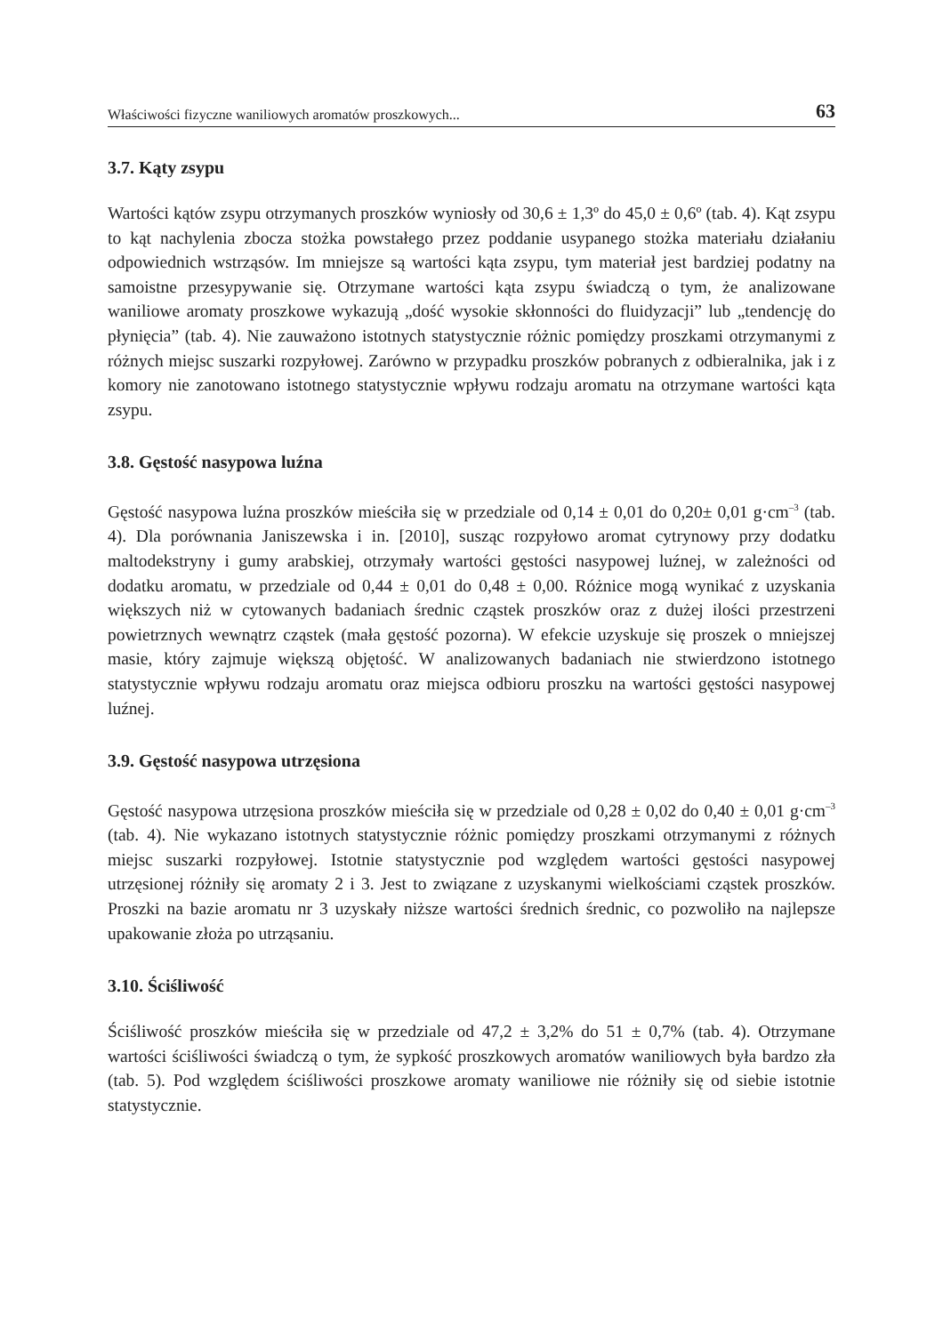Właściwości fizyczne waniliowych aromatów proszkowych... 63
3.7. Kąty zsypu
Wartości kątów zsypu otrzymanych proszków wyniosły od 30,6 ± 1,3º do 45,0 ± 0,6º (tab. 4). Kąt zsypu to kąt nachylenia zbocza stożka powstałego przez poddanie usypanego stożka materiału działaniu odpowiednich wstrząsów. Im mniejsze są wartości kąta zsypu, tym materiał jest bardziej podatny na samoistne przesypywanie się. Otrzymane wartości kąta zsypu świadczą o tym, że analizowane waniliowe aromaty proszkowe wykazują „dość wysokie skłonności do fluidyzacji” lub „tendencję do płynięcia” (tab. 4). Nie zauważono istotnych statystycznie różnic pomiędzy proszkami otrzymanymi z różnych miejsc suszarki rozpyłowej. Zarówno w przypadku proszków pobranych z odbieralnika, jak i z komory nie zanotowano istotnego statystycznie wpływu rodzaju aromatu na otrzymane wartości kąta zsypu.
3.8. Gęstość nasypowa luźna
Gęstość nasypowa luźna proszków mieściła się w przedziale od 0,14 ± 0,01 do 0,20± 0,01 g·cm<sup>–3</sup> (tab. 4). Dla porównania Janiszewska i in. [2010], susząc rozpyłowo aromat cytrynowy przy dodatku maltodekstryny i gumy arabskiej, otrzymały wartości gęstości nasypowej luźnej, w zależności od dodatku aromatu, w przedziale od 0,44 ± 0,01 do 0,48 ± 0,00. Różnice mogą wynikać z uzyskania większych niż w cytowanych badaniach średnic cząstek proszków oraz z dużej ilości przestrzeni powietrznych wewnątrz cząstek (mała gęstość pozorna). W efekcie uzyskuje się proszek o mniejszej masie, który zajmuje większą objętość. W analizowanych badaniach nie stwierdzono istotnego statystycznie wpływu rodzaju aromatu oraz miejsca odbioru proszku na wartości gęstości nasypowej luźnej.
3.9. Gęstość nasypowa utrzęsiona
Gęstość nasypowa utrzęsiona proszków mieściła się w przedziale od 0,28 ± 0,02 do 0,40 ± 0,01 g·cm<sup>–3</sup> (tab. 4). Nie wykazano istotnych statystycznie różnic pomiędzy proszkami otrzymanymi z różnych miejsc suszarki rozpyłowej. Istotnie statystycznie pod względem wartości gęstości nasypowej utrzęsionej różniły się aromaty 2 i 3. Jest to związane z uzyskanymi wielkościami cząstek proszków. Proszki na bazie aromatu nr 3 uzyskały niższe wartości średnich średnic, co pozwoliło na najlepsze upakowanie złoża po utrząsaniu.
3.10. Ściśliwość
Ściśliwość proszków mieściła się w przedziale od 47,2 ± 3,2% do 51 ± 0,7% (tab. 4). Otrzymane wartości ściśliwości świadczą o tym, że sypkość proszkowych aromatów waniliowych była bardzo zła (tab. 5). Pod względem ściśliwości proszkowe aromaty waniliowe nie różniły się od siebie istotnie statystycznie.